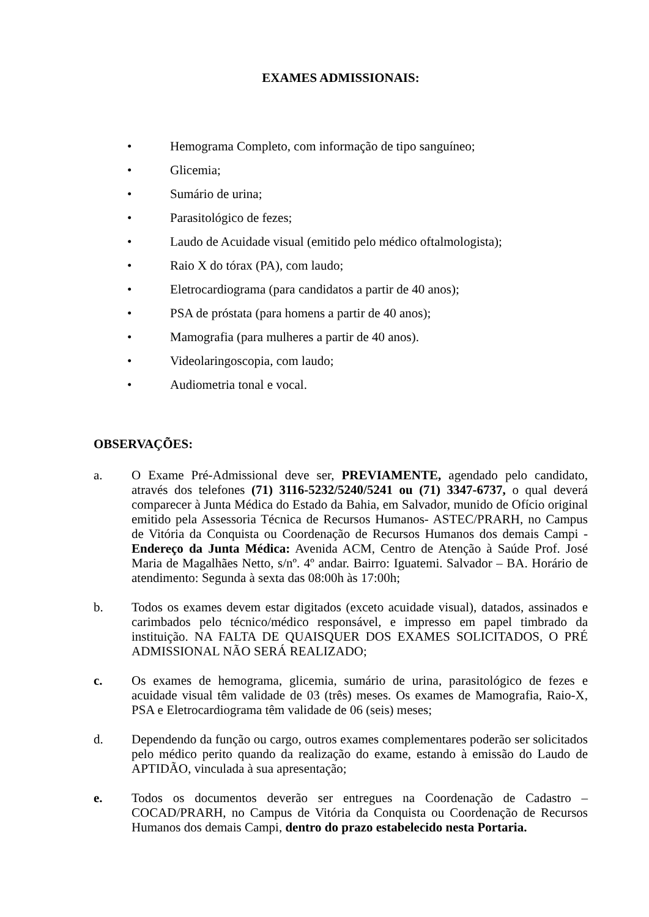EXAMES ADMISSIONAIS:
• Hemograma Completo, com informação de tipo sanguíneo;
• Glicemia;
• Sumário de urina;
• Parasitológico de fezes;
• Laudo de Acuidade visual (emitido pelo médico oftalmologista);
• Raio X do tórax (PA), com laudo;
• Eletrocardiograma (para candidatos a partir de 40 anos);
• PSA de próstata (para homens a partir de 40 anos);
• Mamografia (para mulheres a partir de 40 anos).
• Videolaringoscopia, com laudo;
• Audiometria tonal e vocal.
OBSERVAÇÕES:
a. O Exame Pré-Admissional deve ser, PREVIAMENTE, agendado pelo candidato, através dos telefones (71) 3116-5232/5240/5241 ou (71) 3347-6737, o qual deverá comparecer à Junta Médica do Estado da Bahia, em Salvador, munido de Ofício original emitido pela Assessoria Técnica de Recursos Humanos- ASTEC/PRARH, no Campus de Vitória da Conquista ou Coordenação de Recursos Humanos dos demais Campi - Endereço da Junta Médica: Avenida ACM, Centro de Atenção à Saúde Prof. José Maria de Magalhães Netto, s/nº. 4º andar. Bairro: Iguatemi. Salvador – BA. Horário de atendimento: Segunda à sexta das 08:00h às 17:00h;
b. Todos os exames devem estar digitados (exceto acuidade visual), datados, assinados e carimbados pelo técnico/médico responsável, e impresso em papel timbrado da instituição. NA FALTA DE QUAISQUER DOS EXAMES SOLICITADOS, O PRÉ ADMISSIONAL NÃO SERÁ REALIZADO;
c. Os exames de hemograma, glicemia, sumário de urina, parasitológico de fezes e acuidade visual têm validade de 03 (três) meses. Os exames de Mamografia, Raio-X, PSA e Eletrocardiograma têm validade de 06 (seis) meses;
d. Dependendo da função ou cargo, outros exames complementares poderão ser solicitados pelo médico perito quando da realização do exame, estando à emissão do Laudo de APTIDÃO, vinculada à sua apresentação;
e. Todos os documentos deverão ser entregues na Coordenação de Cadastro – COCAD/PRARH, no Campus de Vitória da Conquista ou Coordenação de Recursos Humanos dos demais Campi, dentro do prazo estabelecido nesta Portaria.